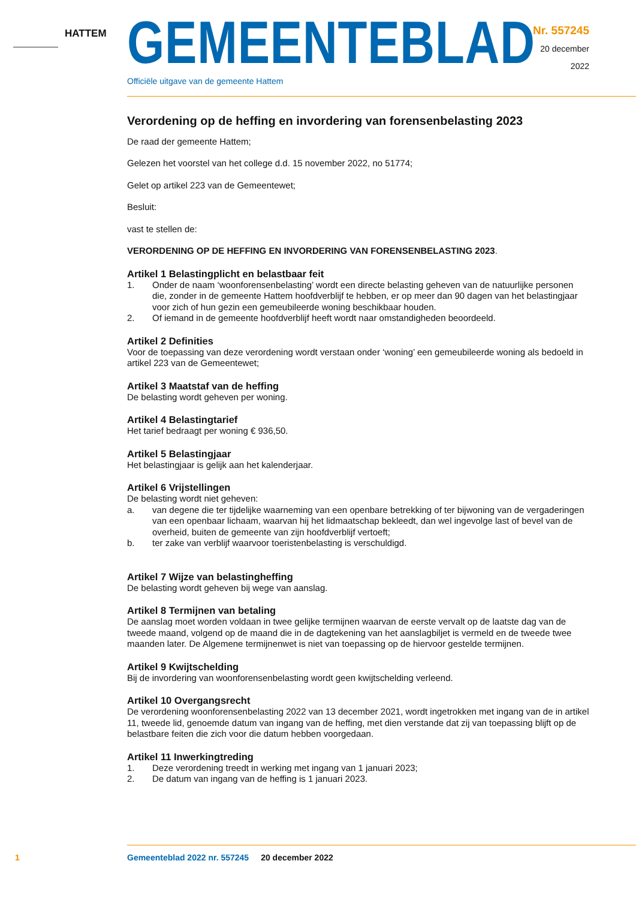HATTEM GEMEENTEBLAD
Officiële uitgave van de gemeente Hattem
Nr. 557245
20 december
2022
Verordening op de heffing en invordering van forensenbelasting 2023
De raad der gemeente Hattem;
Gelezen het voorstel van het college d.d. 15 november 2022, no 51774;
Gelet op artikel 223 van de Gemeentewet;
Besluit:
vast te stellen de:
VERORDENING OP DE HEFFING EN INVORDERING VAN FORENSENBELASTING 2023.
Artikel 1 Belastingplicht en belastbaar feit
1. Onder de naam ‘woonforensenbelasting’ wordt een directe belasting geheven van de natuurlijke personen die, zonder in de gemeente Hattem hoofdverblijf te hebben, er op meer dan 90 dagen van het belastingjaar voor zich of hun gezin een gemeubileerde woning beschikbaar houden.
2. Of iemand in de gemeente hoofdverblijf heeft wordt naar omstandigheden beoordeeld.
Artikel 2 Definities
Voor de toepassing van deze verordening wordt verstaan onder ‘woning’ een gemeubileerde woning als bedoeld in artikel 223 van de Gemeentewet;
Artikel 3 Maatstaf van de heffing
De belasting wordt geheven per woning.
Artikel 4 Belastingtarief
Het tarief bedraagt per woning € 936,50.
Artikel 5 Belastingjaar
Het belastingjaar is gelijk aan het kalenderjaar.
Artikel 6 Vrijstellingen
De belasting wordt niet geheven:
a. van degene die ter tijdelijke waarneming van een openbare betrekking of ter bijwoning van de vergaderingen van een openbaar lichaam, waarvan hij het lidmaatschap bekleedt, dan wel ingevolge last of bevel van de overheid, buiten de gemeente van zijn hoofdverblijf vertoeft;
b. ter zake van verblijf waarvoor toeristenbelasting is verschuldigd.
Artikel 7 Wijze van belastingheffing
De belasting wordt geheven bij wege van aanslag.
Artikel 8 Termijnen van betaling
De aanslag moet worden voldaan in twee gelijke termijnen waarvan de eerste vervalt op de laatste dag van de tweede maand, volgend op de maand die in de dagtekening van het aanslagbiljet is vermeld en de tweede twee maanden later. De Algemene termijnenwet is niet van toepassing op de hiervoor gestelde termijnen.
Artikel 9 Kwijtschelding
Bij de invordering van woonforensenbelasting wordt geen kwijtschelding verleend.
Artikel 10 Overgangsrecht
De verordening woonforensenbelasting 2022 van 13 december 2021, wordt ingetrokken met ingang van de in artikel 11, tweede lid, genoemde datum van ingang van de heffing, met dien verstande dat zij van toepassing blijft op de belastbare feiten die zich voor die datum hebben voorgedaan.
Artikel 11 Inwerkingtreding
1. Deze verordening treedt in werking met ingang van 1 januari 2023;
2. De datum van ingang van de heffing is 1 januari 2023.
1 Gemeenteblad 2022 nr. 557245 20 december 2022